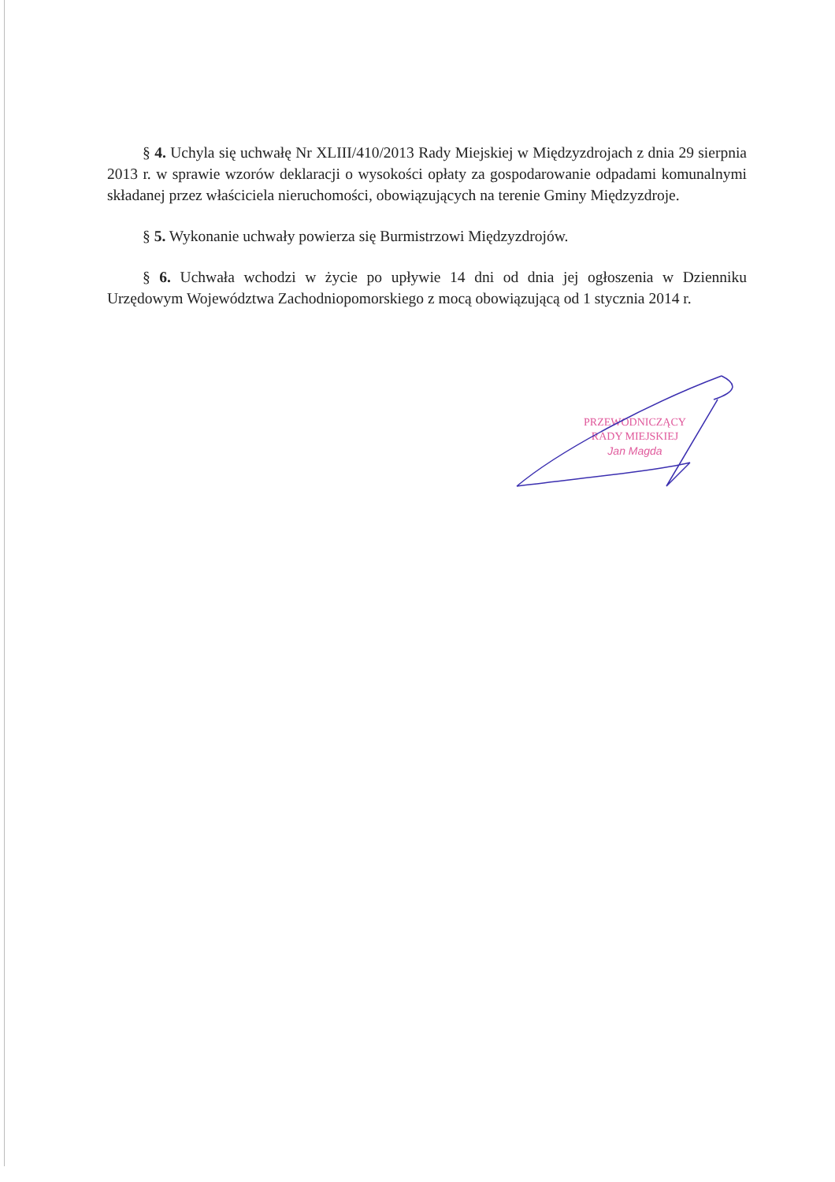§ 4. Uchyla się uchwałę Nr XLIII/410/2013 Rady Miejskiej w Międzyzdrojach z dnia 29 sierpnia 2013 r. w sprawie wzorów deklaracji o wysokości opłaty za gospodarowanie odpadami komunalnymi składanej przez właściciela nieruchomości, obowiązujących na terenie Gminy Międzyzdroje.
§ 5. Wykonanie uchwały powierza się Burmistrzowi Międzyzdrojów.
§ 6. Uchwała wchodzi w życie po upływie 14 dni od dnia jej ogłoszenia w Dzienniku Urzędowym Województwa Zachodniopomorskiego z mocą obowiązującą od 1 stycznia 2014 r.
PRZEWODNICZĄCY
RADY MIEJSKIEJ
Jan Magda